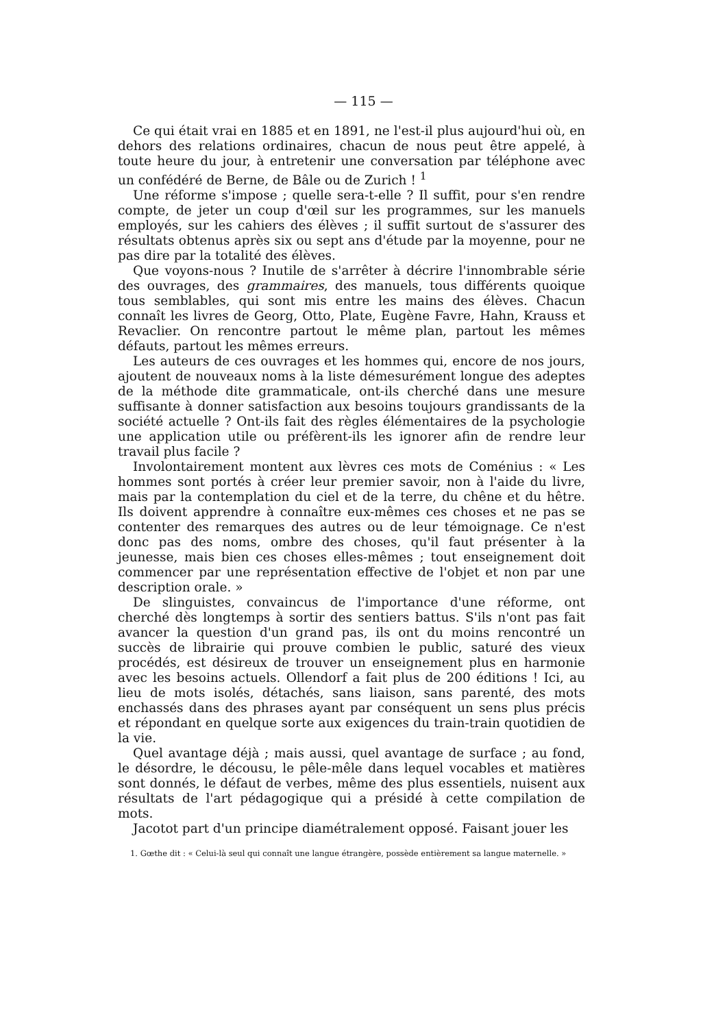— 115 —
Ce qui était vrai en 1885 et en 1891, ne l'est-il plus aujourd'hui où, en dehors des relations ordinaires, chacun de nous peut être appelé, à toute heure du jour, à entretenir une conversation par téléphone avec un confédéré de Berne, de Bâle ou de Zurich ! <sup>1</sup>
Une réforme s'impose ; quelle sera-t-elle ? Il suffit, pour s'en rendre compte, de jeter un coup d'œil sur les programmes, sur les manuels employés, sur les cahiers des élèves ; il suffit surtout de s'assurer des résultats obtenus après six ou sept ans d'étude par la moyenne, pour ne pas dire par la totalité des élèves.
Que voyons-nous ? Inutile de s'arrêter à décrire l'innombrable série des ouvrages, des grammaires, des manuels, tous différents quoique tous semblables, qui sont mis entre les mains des élèves. Chacun connaît les livres de Georg, Otto, Plate, Eugène Favre, Hahn, Krauss et Revaclier. On rencontre partout le même plan, partout les mêmes défauts, partout les mêmes erreurs.
Les auteurs de ces ouvrages et les hommes qui, encore de nos jours, ajoutent de nouveaux noms à la liste démesurément longue des adeptes de la méthode dite grammaticale, ont-ils cherché dans une mesure suffisante à donner satisfaction aux besoins toujours grandissants de la société actuelle ? Ont-ils fait des règles élémentaires de la psychologie une application utile ou préfèrent-ils les ignorer afin de rendre leur travail plus facile ?
Involontairement montent aux lèvres ces mots de Coménius : « Les hommes sont portés à créer leur premier savoir, non à l'aide du livre, mais par la contemplation du ciel et de la terre, du chêne et du hêtre. Ils doivent apprendre à connaître eux-mêmes ces choses et ne pas se contenter des remarques des autres ou de leur témoignage. Ce n'est donc pas des noms, ombre des choses, qu'il faut présenter à la jeunesse, mais bien ces choses elles-mêmes ; tout enseignement doit commencer par une représentation effective de l'objet et non par une description orale. »
De slinguistes, convaincus de l'importance d'une réforme, ont cherché dès longtemps à sortir des sentiers battus. S'ils n'ont pas fait avancer la question d'un grand pas, ils ont du moins rencontré un succès de librairie qui prouve combien le public, saturé des vieux procédés, est désireux de trouver un enseignement plus en harmonie avec les besoins actuels. Ollendorf a fait plus de 200 éditions ! Ici, au lieu de mots isolés, détachés, sans liaison, sans parenté, des mots enchassés dans des phrases ayant par conséquent un sens plus précis et répondant en quelque sorte aux exigences du train-train quotidien de la vie.
Quel avantage déjà ; mais aussi, quel avantage de surface ; au fond, le désordre, le décousu, le pêle-mêle dans lequel vocables et matières sont donnés, le défaut de verbes, même des plus essentiels, nuisent aux résultats de l'art pédagogique qui a présidé à cette compilation de mots.
Jacotot part d'un principe diamétralement opposé. Faisant jouer les
1. Gœthe dit : « Celui-là seul qui connaît une langue étrangère, possède entièrement sa langue maternelle. »